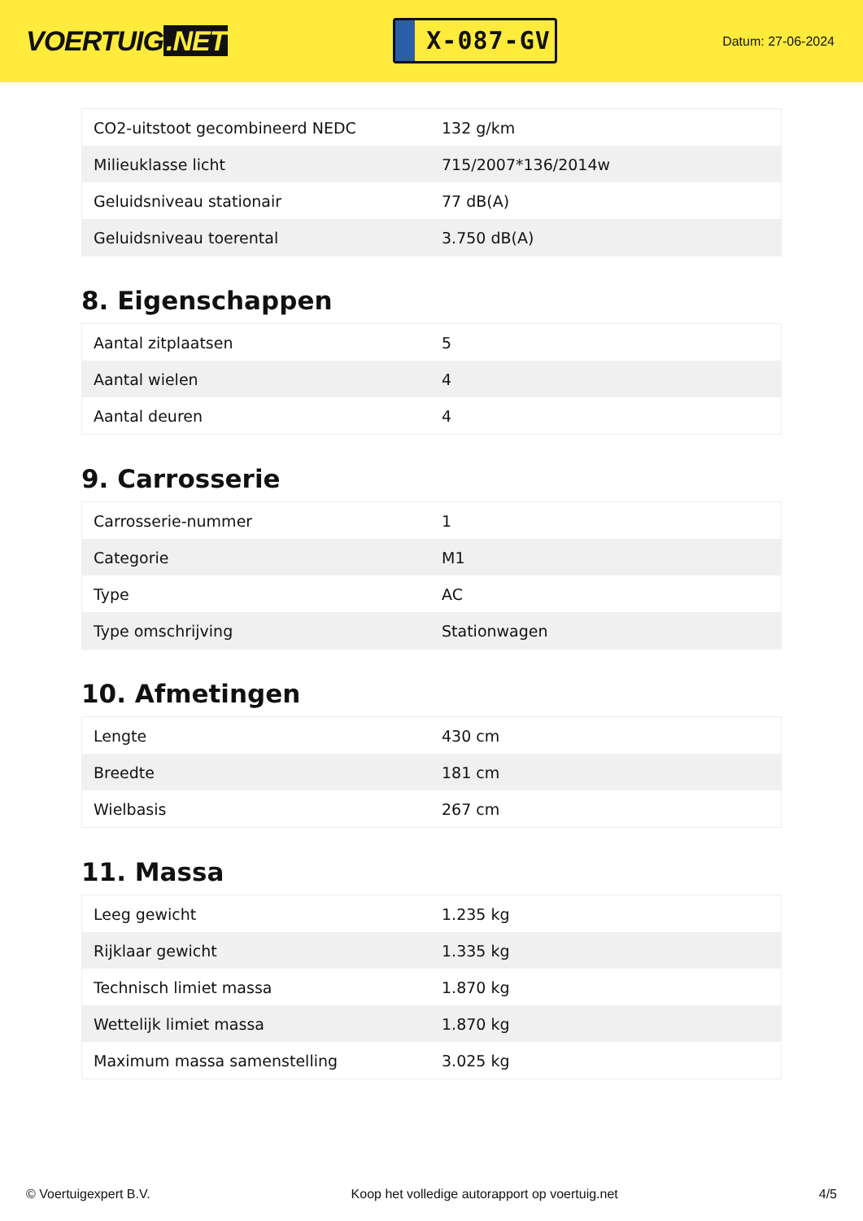VOERTUIG.NET
X-087-GV
Datum: 27-06-2024
| CO2-uitstoot gecombineerd NEDC | 132 g/km |
| Milieuklasse licht | 715/2007*136/2014w |
| Geluidsniveau stationair | 77 dB(A) |
| Geluidsniveau toerental | 3.750 dB(A) |
8. Eigenschappen
| Aantal zitplaatsen | 5 |
| Aantal wielen | 4 |
| Aantal deuren | 4 |
9. Carrosserie
| Carrosserie-nummer | 1 |
| Categorie | M1 |
| Type | AC |
| Type omschrijving | Stationwagen |
10. Afmetingen
| Lengte | 430 cm |
| Breedte | 181 cm |
| Wielbasis | 267 cm |
11. Massa
| Leeg gewicht | 1.235 kg |
| Rijklaar gewicht | 1.335 kg |
| Technisch limiet massa | 1.870 kg |
| Wettelijk limiet massa | 1.870 kg |
| Maximum massa samenstelling | 3.025 kg |
© Voertuigexpert B.V. Koop het volledige autorapport op voertuig.net 4/5